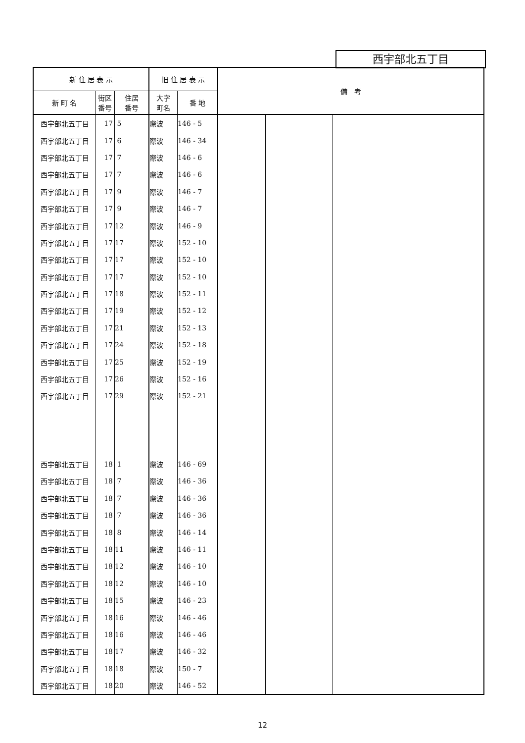西宇部北五丁目
| 新 住 居 表 示 | | | 旧 住 居 表 示 | | 備 考 | | |
| --- | --- | --- | --- | --- | --- | --- | --- |
| 新 町 名 | 街区 番号 | 住居 番号 | 大字 町名 | 番 地 | | | |
| 西宇部北五丁目 | 17 | 5 | 際波 | 146 - 5 | | | |
| 西宇部北五丁目 | 17 | 6 | 際波 | 146 - 34 | | | |
| 西宇部北五丁目 | 17 | 7 | 際波 | 146 - 6 | | | |
| 西宇部北五丁目 | 17 | 7 | 際波 | 146 - 6 | | | |
| 西宇部北五丁目 | 17 | 9 | 際波 | 146 - 7 | | | |
| 西宇部北五丁目 | 17 | 9 | 際波 | 146 - 7 | | | |
| 西宇部北五丁目 | 17 | 12 | 際波 | 146 - 9 | | | |
| 西宇部北五丁目 | 17 | 17 | 際波 | 152 - 10 | | | |
| 西宇部北五丁目 | 17 | 17 | 際波 | 152 - 10 | | | |
| 西宇部北五丁目 | 17 | 17 | 際波 | 152 - 10 | | | |
| 西宇部北五丁目 | 17 | 18 | 際波 | 152 - 11 | | | |
| 西宇部北五丁目 | 17 | 19 | 際波 | 152 - 12 | | | |
| 西宇部北五丁目 | 17 | 21 | 際波 | 152 - 13 | | | |
| 西宇部北五丁目 | 17 | 24 | 際波 | 152 - 18 | | | |
| 西宇部北五丁目 | 17 | 25 | 際波 | 152 - 19 | | | |
| 西宇部北五丁目 | 17 | 26 | 際波 | 152 - 16 | | | |
| 西宇部北五丁目 | 17 | 29 | 際波 | 152 - 21 | | | |
| 西宇部北五丁目 | 18 | 1 | 際波 | 146 - 69 | | | |
| 西宇部北五丁目 | 18 | 7 | 際波 | 146 - 36 | | | |
| 西宇部北五丁目 | 18 | 7 | 際波 | 146 - 36 | | | |
| 西宇部北五丁目 | 18 | 7 | 際波 | 146 - 36 | | | |
| 西宇部北五丁目 | 18 | 8 | 際波 | 146 - 14 | | | |
| 西宇部北五丁目 | 18 | 11 | 際波 | 146 - 11 | | | |
| 西宇部北五丁目 | 18 | 12 | 際波 | 146 - 10 | | | |
| 西宇部北五丁目 | 18 | 12 | 際波 | 146 - 10 | | | |
| 西宇部北五丁目 | 18 | 15 | 際波 | 146 - 23 | | | |
| 西宇部北五丁目 | 18 | 16 | 際波 | 146 - 46 | | | |
| 西宇部北五丁目 | 18 | 16 | 際波 | 146 - 46 | | | |
| 西宇部北五丁目 | 18 | 17 | 際波 | 146 - 32 | | | |
| 西宇部北五丁目 | 18 | 18 | 際波 | 150 - 7 | | | |
| 西宇部北五丁目 | 18 | 20 | 際波 | 146 - 52 | | | |
12